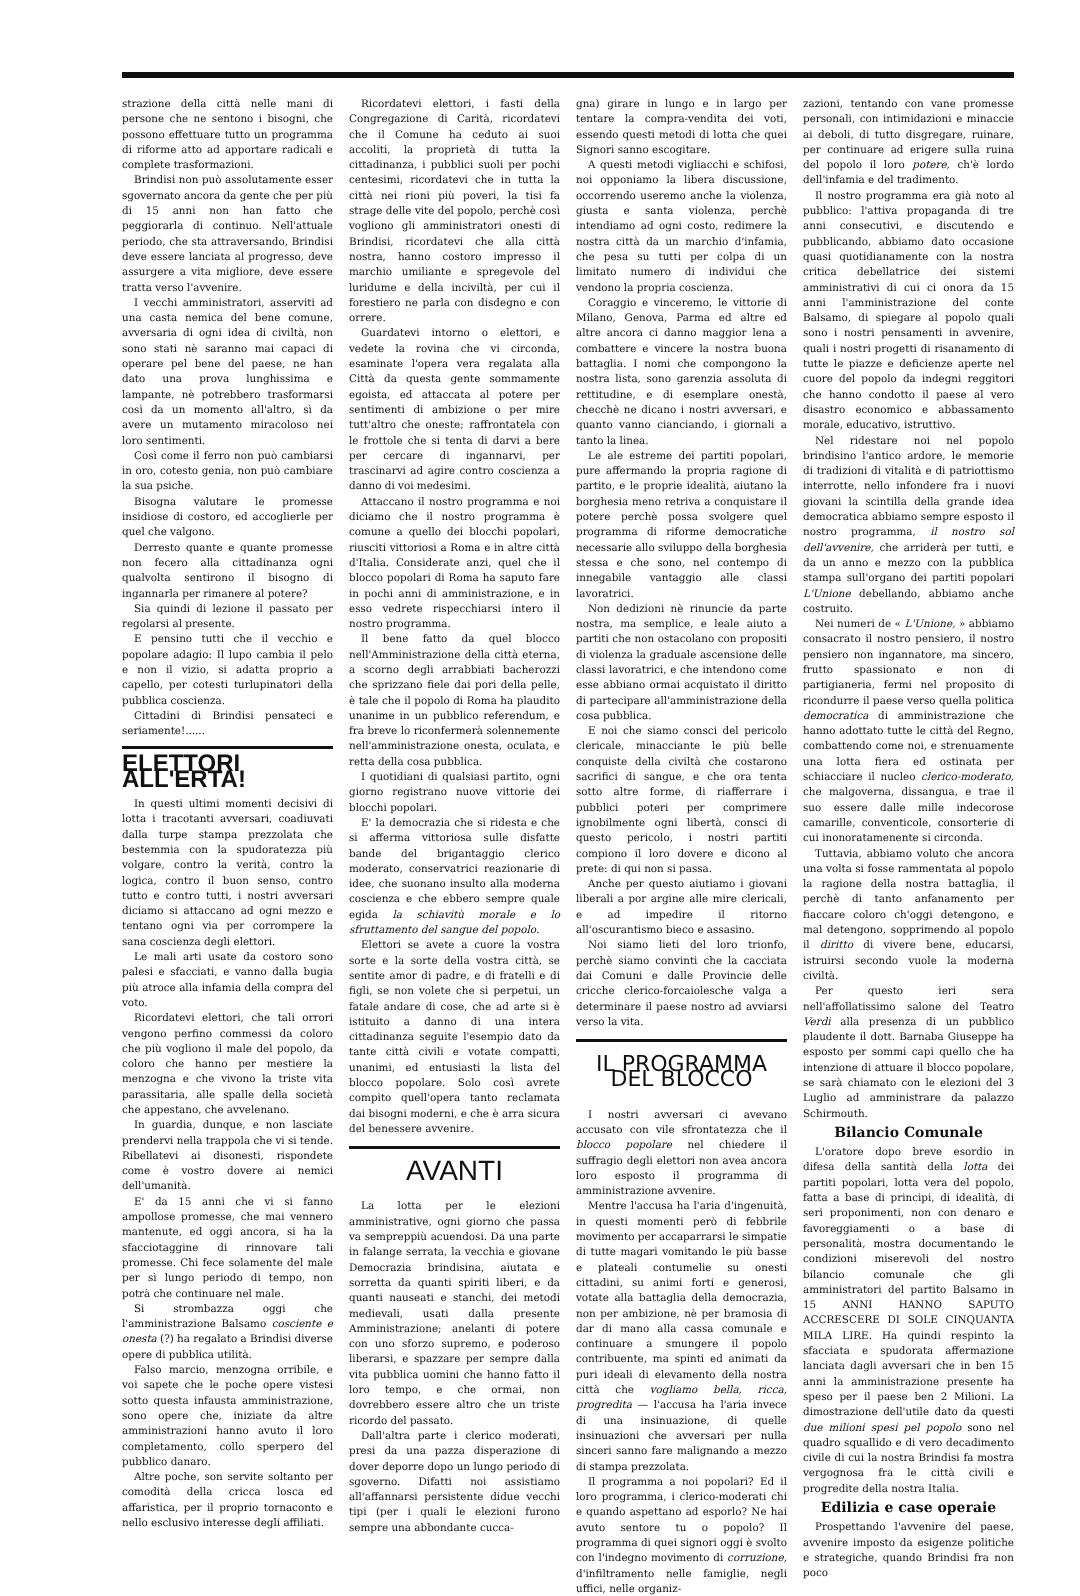strazione della città nelle mani di persone che ne sentono i bisogni, che possono effettuare tutto un programma di riforme atto ad apportare radicali e complete trasformazioni.
Brindisi non può assolutamente esser sgovernato ancora da gente che per più di 15 anni non han fatto che peggiorarla di continuo. Nell'attuale periodo, che sta attraversando, Brindisi deve essere lanciata al progresso, deve assurgere a vita migliore, deve essere tratta verso l'avvenire.
I vecchi amministratori, asserviti ad una casta nemica del bene comune, avversaria di ogni idea di civiltà, non sono stati nè saranno mai capaci di operare pel bene del paese, ne han dato una prova lunghissima e lampante, nè potrebbero trasformarsi così da un momento all'altro, sì da avere un mutamento miracoloso nei loro sentimenti.
Così come il ferro non può cambiarsi in oro, cotesto genia, non può cambiare la sua psiche.
Bisogna valutare le promesse insidiose di costoro, ed accoglierle per quel che valgono.
Derresto quante e quante promesse non fecero alla cittadinanza ogni qualvolta sentirono il bisogno di ingannarla per rimanere al potere?
Sia quindi di lezione il passato per regolarsi al presente.
E pensino tutti che il vecchio e popolare adagio: Il lupo cambia il pelo e non il vizio, si adatta proprio a capello, per cotesti turlupinatori della pubblica coscienza.
Cittadini di Brindisi pensateci e seriamente!......
ELETTORI ALL'ERTA!
In questi ultimi momenti decisivi di lotta i tracotanti avversari, coadiuvati dalla turpe stampa prezzolata che bestemmia con la spudoratezza più volgare, contro la verità, contro la logica, contro il buon senso, contro tutto e contro tutti, i nostri avversari diciamo si attaccano ad ogni mezzo e tentano ogni via per corrompere la sana coscienza degli elettori.
Le mali arti usate da costoro sono palesi e sfacciati, e vanno dalla bugia più atroce alla infamia della compra del voto.
Ricordatevi elettori, che tali orrori vengono perfino commessi da coloro che più vogliono il male del popolo, da coloro che hanno per mestiere la menzogna e che vivono la triste vita parassitaria, alle spalle della società che appestano, che avvelenano.
In guardia, dunque, e non lasciate prendervi nella trappola che vi si tende. Ribellatevi ai disonesti, rispondete come è vostro dovere ai nemici dell'umanità.
E' da 15 anni che vi si fanno ampollose promesse, che mai vennero mantenute, ed oggi ancora, si ha la sfacciotaggine di rinnovare tali promesse. Chi fece solamente del male per sì lungo periodo di tempo, non potrà che continuare nel male.
Si strombazza oggi che l'amministrazione Balsamo cosciente e onesta (?) ha regalato a Brindisi diverse opere di pubblica utilità.
Falso marcio, menzogna orribile, e voi sapete che le poche opere vistesi sotto questa infausta amministrazione, sono opere che, iniziate da altre amministrazioni hanno avuto il loro completamento, collo sperpero del pubblico danaro.
Altre poche, son servite soltanto per comodità della cricca losca ed affaristica, per il proprio tornaconto e nello esclusivo interesse degli affiliati.
Ricordatevi elettori, i fasti della Congregazione di Carità, ricordatevi che il Comune ha ceduto ai suoi accoliti, la proprietà di tutta la cittadinanza, i pubblici suoli per pochi centesimi, ricordatevi che in tutta la città nei rioni più poveri, la tisi fa strage delle vite del popolo, perchè così vogliono gli amministratori onesti di Brindisi, ricordatevi che alla città nostra, hanno costoro impresso il marchio umiliante e spregevole del luridume e della inciviltà, per cui il forestiero ne parla con disdegno e con orrere.
Guardatevi intorno o elettori, e vedete la rovina che vi circonda, esaminate l'opera vera regalata alla Città da questa gente sommamente egoista, ed attaccata al potere per sentimenti di ambizione o per mire tutt'altro che oneste; raffrontatela con le frottole che si tenta di darvi a bere per cercare di ingannarvi, per trascinarvi ad agire contro coscienza a danno di voi medesimi.
Attaccano il nostro programma e noi diciamo che il nostro programma è comune a quello dei blocchi popolari, riusciti vittoriosi a Roma e in altre città d'Italia. Considerate anzi, quel che il blocco popolari di Roma ha saputo fare in pochi anni di amministrazione, e in esso vedrete rispecchiarsi intero il nostro programma.
Il bene fatto da quel blocco nell'Amministrazione della città eterna, a scorno degli arrabbiati bacherozzi che sprizzano fiele dai pori della pelle, è tale che il popolo di Roma ha plaudito unanime in un pubblico referendum, e fra breve lo riconfermerà solennemente nell'amministrazione onesta, oculata, e retta della cosa pubblica.
I quotidiani di qualsiasi partito, ogni giorno registrano nuove vittorie dei blocchi popolari.
E' la democrazia che si ridesta e che si afferma vittoriosa sulle disfatte bande del brigantaggio clerico moderato, conservatrici reazionarie di idee, che suonano insulto alla moderna coscienza e che ebbero sempre quale egida la schiavitù morale e lo sfruttamento del sangue del popolo.
Elettori se avete a cuore la vostra sorte e la sorte della vostra città, se sentite amor di padre, e di fratelli e di figli, se non volete che si perpetui, un fatale andare di cose, che ad arte si è istituito a danno di una intera cittadinanza seguite l'esempio dato da tante città civili e votate compatti, unanimi, ed entusiasti la lista del blocco popolare. Solo così avrete compito quell'opera tanto reclamata dai bisogni moderni, e che è arra sicura del benessere avvenire.
AVANTI
La lotta per le elezioni amministrative, ogni giorno che passa va sempreppiù acuendosi. Da una parte in falange serrata, la vecchia e giovane Democrazia brindisina, aiutata e sorretta da quanti spiriti liberi, e da quanti nauseati e stanchi, dei metodi medievali, usati dalla presente Amministrazione; anelanti di potere con uno sforzo supremo, e poderoso liberarsi, e spazzare per sempre dalla vita pubblica uomini che hanno fatto il loro tempo, e che ormai, non dovrebbero essere altro che un triste ricordo del passato.
Dall'altra parte i clerico moderati, presi da una pazza disperazione di dover deporre dopo un lungo periodo di sgoverno. Difatti noi assistiamo all'affannarsi persistente didue vecchi tipi (per i quali le elezioni furono sempre una abbondante cucca-
gna) girare in lungo e in largo per tentare la compra-vendita dei voti, essendo questi metodi di lotta che quei Signori sanno escogitare.
A questi metodi vigliacchi e schifosi, noi opponiamo la libera discussione, occorrendo useremo anche la violenza, giusta e santa violenza, perchè intendiamo ad ogni costo, redimere la nostra città da un marchio d'infamia, che pesa su tutti per colpa di un limitato numero di individui che vendono la propria coscienza.
Coraggio e vinceremo, le vittorie di Milano, Genova, Parma ed altre ed altre ancora ci danno maggior lena a combattere e vincere la nostra buona battaglia. I nomi che compongono la nostra lista, sono garenzia assoluta di rettitudine, e di esemplare onestà, checchè ne dicano i nostri avversari, e quanto vanno cianciando, i giornali a tanto la linea.
Le ale estreme dei partiti popolari, pure affermando la propria ragione di partito, e le proprie idealità, aiutano la borghesia meno retriva a conquistare il potere perchè possa svolgere quel programma di riforme democratiche necessarie allo sviluppo della borghesia stessa e che sono, nel contempo di innegabile vantaggio alle classi lavoratrici.
Non dedizioni nè rinuncie da parte nostra, ma semplice, e leale aiuto a partiti che non ostacolano con propositi di violenza la graduale ascensione delle classi lavoratrici, e che intendono come esse abbiano ormai acquistato il diritto di partecipare all'amministrazione della cosa pubblica.
E noi che siamo consci del pericolo clericale, minacciante le più belle conquiste della civiltà che costarono sacrifici di sangue, e che ora tenta sotto altre forme, di riafferrare i pubblici poteri per comprimere ignobilmente ogni libertà, consci di questo pericolo, i nostri partiti compiono il loro dovere e dicono al prete: di qui non si passa.
Anche per questo aiutiamo i giovani liberali a por argine alle mire clericali, e ad impedire il ritorno all'oscurantismo bieco e assasino.
Noi siamo lieti del loro trionfo, perchè siamo convinti che la cacciata dai Comuni e dalle Provincie delle cricche clerico-forcaiolesche valga a determinare il paese nostro ad avviarsi verso la vita.
IL PROGRAMMA DEL BLOCCO
I nostri avversari ci avevano accusato con vile sfrontatezza che il blocco popolare nel chiedere il suffragio degli elettori non avea ancora loro esposto il programma di amministrazione avvenire.
Mentre l'accusa ha l'aria d'ingenuità, in questi momenti però di febbrile movimento per accaparrarsi le simpatie di tutte magari vomitando le più basse e plateali contumelie su onesti cittadini, su animi forti e generosi, votate alla battaglia della democrazia, non per ambizione, nè per bramosia di dar di mano alla cassa comunale e continuare a smungere il popolo contribuente, ma spinti ed animati da puri ideali di elevamento della nostra città che vogliamo bella, ricca, progredita — l'accusa ha l'aria invece di una insinuazione, di quelle insinuazioni che avversari per nulla sinceri sanno fare malignando a mezzo di stampa prezzolata.
Il programma a noi popolari? Ed il loro programma, i clerico-moderati chi e quando aspettano ad esporlo? Ne hai avuto sentore tu o popolo? Il programma di quei signori oggi è svolto con l'indegno movimento di corruzione, d'infiltramento nelle famiglie, negli uffici, nelle organiz-
zazioni, tentando con vane promesse personali, con intimidazioni e minaccie ai deboli, di tutto disgregare, ruinare, per continuare ad erigere sulla ruina del popolo il loro potere, ch'è lordo dell'infamia e del tradimento.
Il nostro programma era già noto al pubblico: l'attiva propaganda di tre anni consecutivi, e discutendo e pubblicando, abbiamo dato occasione quasi quotidianamente con la nostra critica debellatrice dei sistemi amministrativi di cui ci onora da 15 anni l'amministrazione del conte Balsamo, di spiegare al popolo quali sono i nostri pensamenti in avvenire, quali i nostri progetti di risanamento di tutte le piazze e deficienze aperte nel cuore del popolo da indegni reggitori che hanno condotto il paese al vero disastro economico e abbassamento morale, educativo, istruttivo.
Nel ridestare noi nel popolo brindisino l'antico ardore, le memorie di tradizioni di vitalità e di patriottismo interrotte, nello infondere fra i nuovi giovani la scintilla della grande idea democratica abbiamo sempre esposto il nostro programma, il nostro sol dell'avvenire, che arriderà per tutti, e da un anno e mezzo con la pubblica stampa sull'organo dei partiti popolari L'Unione debellando, abbiamo anche costruito.
Nei numeri de « L'Unione, » abbiamo consacrato il nostro pensiero, il nostro pensiero non ingannatore, ma sincero, frutto spassionato e non di partigianeria, fermi nel proposito di ricondurre il paese verso quella politica democratica di amministrazione che hanno adottato tutte le città del Regno, combattendo come noi, e strenuamente una lotta fiera ed ostinata per schiacciare il nucleo clerico-moderato, che malgoverna, dissangua, e trae il suo essere dalle mille indecorose camarille, conventicole, consorterie di cui inonoratamenente si circonda.
Tuttavia, abbiamo voluto che ancora una volta si fosse rammentata al popolo la ragione della nostra battaglia, il perchè di tanto anfanamento per fiaccare coloro ch'oggi detengono, e mal detengono, sopprimendo al popolo il diritto di vivere bene, educarsi, istruirsi secondo vuole la moderna civiltà.
Per questo ieri sera nell'affollatissimo salone del Teatro Verdi alla presenza di un pubblico plaudente il dott. Barnaba Giuseppe ha esposto per sommi capi quello che ha intenzione di attuare il blocco popolare, se sarà chiamato con le elezioni del 3 Luglio ad amministrare da palazzo Schirmouth.
Bilancio Comunale
L'oratore dopo breve esordio in difesa della santità della lotta dei partiti popolari, lotta vera del popolo, fatta a base di principi, di idealità, di seri proponimenti, non con denaro e favoreggiamenti o a base di personalità, mostra documentando le condizioni miserevoli del nostro bilancio comunale che gli amministratori del partito Balsamo in 15 ANNI HANNO SAPUTO ACCRESCERE DI SOLE CINQUANTA MILA LIRE. Ha quindi respinto la sfacciata e spudorata affermazione lanciata dagli avversari che in ben 15 anni la amministrazione presente ha speso per il paese ben 2 Milioni. La dimostrazione dell'utile dato da questi due milioni spesi pel popolo sono nel quadro squallido e di vero decadimento civile di cui la nostra Brindisi fa mostra vergognosa fra le città civili e progredite della nostra Italia.
Edilizia e case operaie
Prospettando l'avvenire del paese, avvenire imposto da esigenze politiche e strategiche, quando Brindisi fra non poco